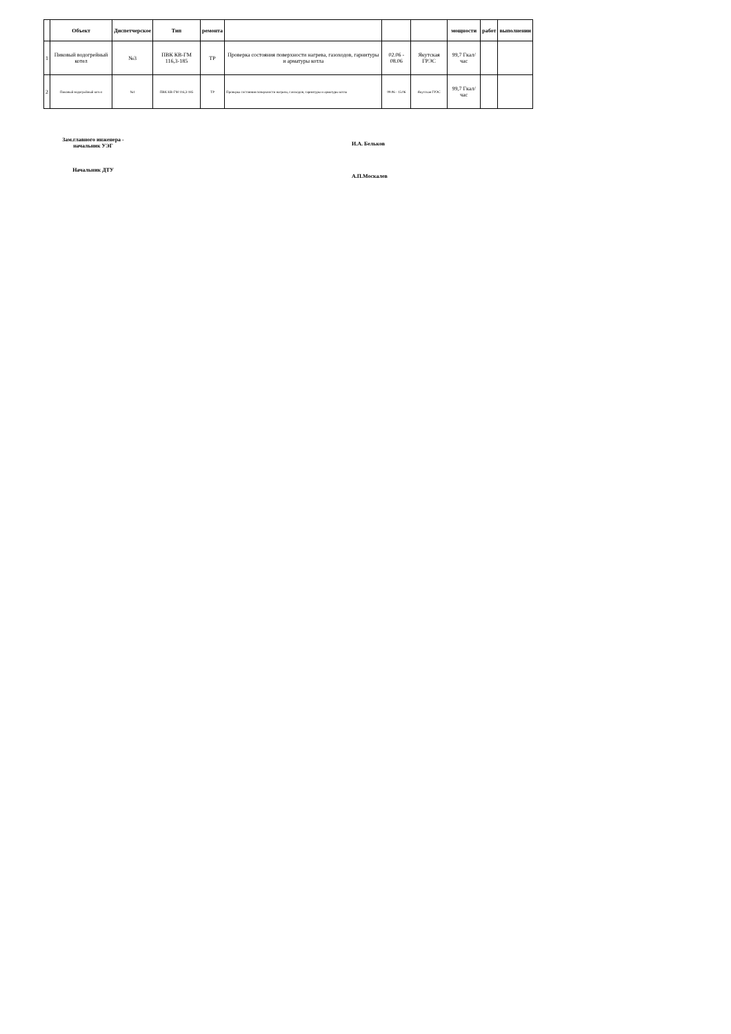| | Объект | Диспетчерское | Тип | ремонта | | | | мощности | работ | выполнении |
| --- | --- | --- | --- | --- | --- | --- | --- | --- | --- | --- |
| 1 | Пиковый водогрейный котел | №3 | ПВК КВ-ГМ 116,3-185 | ТР | Проверка состояния поверхности нагрева, газоходов, гарнитуры и арматуры котла | 02.06 - 08.06 | Якутская ГРЭС | 99,7 Гкал/час | | |
| 2 | Пиковый водогрейный котел | №1 | ПВК КВ-ГМ 116,3-185 | ТР | Проверка состояния поверхности нагрева, газоходов, гарнитуры и арматуры котла | 09.06 - 15.06 | Якутская ГРЭС | 99,7 Гкал/час | | |
Зам.главного инженера - начальник УЭГ
Начальник ДТУ
И.А. Бельков
А.П.Москалев